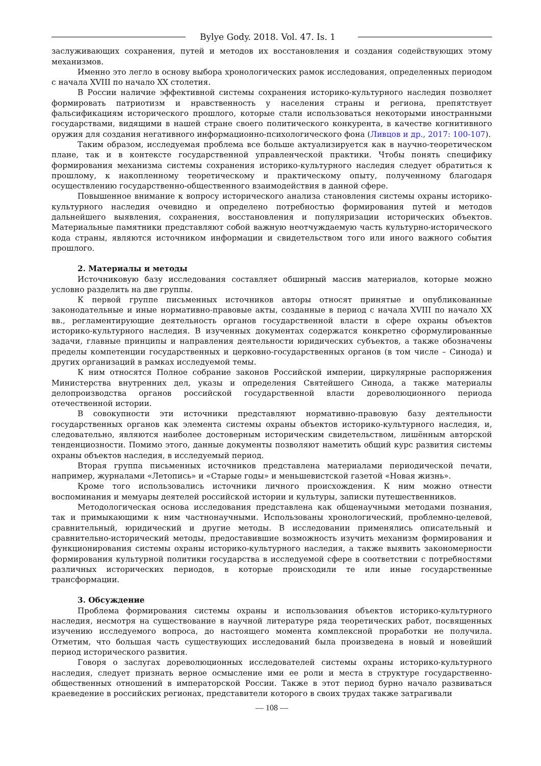Bylye Gody. 2018. Vol. 47. Is. 1
заслуживающих сохранения, путей и методов их восстановления и создания содействующих этому механизмов.
Именно это легло в основу выбора хронологических рамок исследования, определенных периодом с начала XVIII по начало XX столетия.
В России наличие эффективной системы сохранения историко-культурного наследия позволяет формировать патриотизм и нравственность у населения страны и региона, препятствует фальсификациям исторического прошлого, которые стали использоваться некоторыми иностранными государствами, видящими в нашей стране своего политического конкурента, в качестве когнитивного оружия для создания негативного информационно-психологического фона (Ливцов и др., 2017: 100-107).
Таким образом, исследуемая проблема все больше актуализируется как в научно-теоретическом плане, так и в контексте государственной управленческой практики. Чтобы понять специфику формирования механизма системы сохранения историко-культурного наследия следует обратиться к прошлому, к накопленному теоретическому и практическому опыту, полученному благодаря осуществлению государственно-общественного взаимодействия в данной сфере.
Повышенное внимание к вопросу исторического анализа становления системы охраны историко-культурного наследия очевидно и определено потребностью формирования путей и методов дальнейшего выявления, сохранения, восстановления и популяризации исторических объектов. Материальные памятники представляют собой важную неотчуждаемую часть культурно-исторического кода страны, являются источником информации и свидетельством того или иного важного события прошлого.
2. Материалы и методы
Источниковую базу исследования составляет обширный массив материалов, которые можно условно разделить на две группы.
К первой группе письменных источников авторы относят принятые и опубликованные законодательные и иные нормативно-правовые акты, созданные в период с начала XVIII по начало XX вв., регламентирующие деятельность органов государственной власти в сфере охраны объектов историко-культурного наследия. В изученных документах содержатся конкретно сформулированные задачи, главные принципы и направления деятельности юридических субъектов, а также обозначены пределы компетенции государственных и церковно-государственных органов (в том числе – Синода) и других организаций в рамках исследуемой темы.
К ним относятся Полное собрание законов Российской империи, циркулярные распоряжения Министерства внутренних дел, указы и определения Святейшего Синода, а также материалы делопроизводства органов российской государственной власти дореволюционного периода отечественной истории.
В совокупности эти источники представляют нормативно-правовую базу деятельности государственных органов как элемента системы охраны объектов историко-культурного наследия, и, следовательно, являются наиболее достоверным историческим свидетельством, лишённым авторской тенденциозности. Помимо этого, данные документы позволяют наметить общий курс развития системы охраны объектов наследия, в исследуемый период.
Вторая группа письменных источников представлена материалами периодической печати, например, журналами «Летопись» и «Старые годы» и меньшевистской газетой «Новая жизнь».
Кроме того использовались источники личного происхождения. К ним можно отнести воспоминания и мемуары деятелей российской истории и культуры, записки путешественников.
Методологическая основа исследования представлена как общенаучными методами познания, так и примыкающими к ним частнонаучными. Использованы хронологический, проблемно-целевой, сравнительный, юридический и другие методы. В исследовании применялись описательный и сравнительно-исторический методы, предоставившие возможность изучить механизм формирования и функционирования системы охраны историко-культурного наследия, а также выявить закономерности формирования культурной политики государства в исследуемой сфере в соответствии с потребностями различных исторических периодов, в которые происходили те или иные государственные трансформации.
3. Обсуждение
Проблема формирования системы охраны и использования объектов историко-культурного наследия, несмотря на существование в научной литературе ряда теоретических работ, посвященных изучению исследуемого вопроса, до настоящего момента комплексной проработки не получила. Отметим, что большая часть существующих исследований была произведена в новый и новейший период исторического развития.
Говоря о заслугах дореволюционных исследователей системы охраны историко-культурного наследия, следует признать верное осмысление ими ее роли и места в структуре государственно-общественных отношений в императорской России. Также в этот период бурно начало развиваться краеведение в российских регионах, представители которого в своих трудах также затрагивали
— 108 —